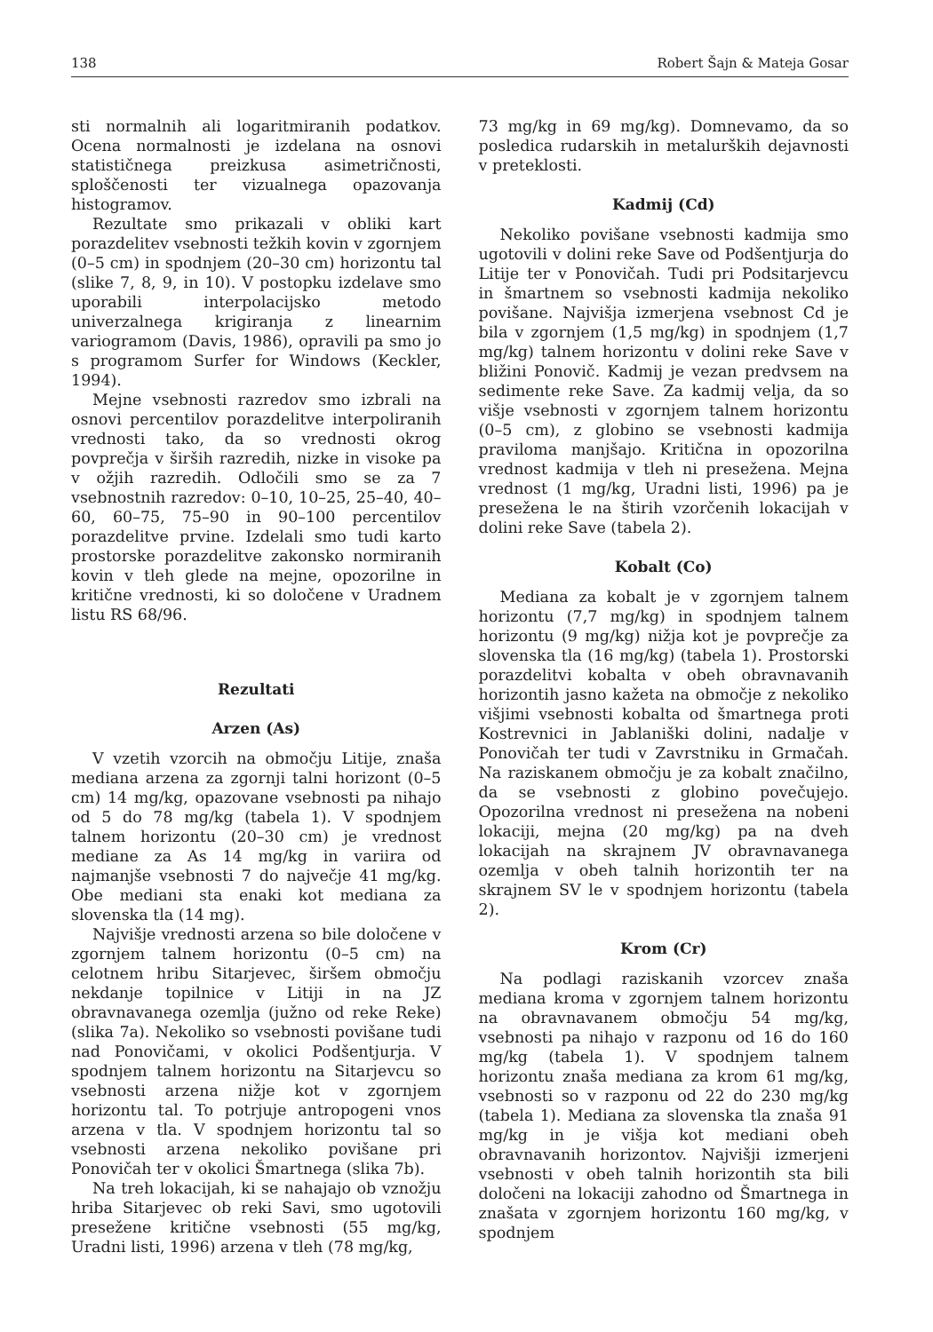138 Robert Šajn & Mateja Gosar
sti normalnih ali logaritmiranih podatkov. Ocena normalnosti je izdelana na osnovi statističnega preizkusa asimetričnosti, sploščenosti ter vizualnega opazovanja histogramov.
Rezultate smo prikazali v obliki kart porazdelitev vsebnosti težkih kovin v zgornjem (0–5 cm) in spodnjem (20–30 cm) horizontu tal (slike 7, 8, 9, in 10). V postopku izdelave smo uporabili interpolacijsko metodo univerzalnega krigiranja z linearnim variogramom (Davis, 1986), opravili pa smo jo s programom Surfer for Windows (Keckler, 1994).
Mejne vsebnosti razredov smo izbrali na osnovi percentilov porazdelitve interpoliranih vrednosti tako, da so vrednosti okrog povprečja v širših razredih, nizke in visoke pa v ožjih razredih. Odločili smo se za 7 vsebnostnih razredov: 0–10, 10–25, 25–40, 40–60, 60–75, 75–90 in 90–100 percentilov porazdelitve prvine. Izdelali smo tudi karto prostorske porazdelitve zakonsko normiranih kovin v tleh glede na mejne, opozorilne in kritične vrednosti, ki so določene v Uradnem listu RS 68/96.
Rezultati
Arzen (As)
V vzetih vzorcih na območju Litije, znaša mediana arzena za zgornji talni horizont (0–5 cm) 14 mg/kg, opazovane vsebnosti pa nihajo od 5 do 78 mg/kg (tabela 1). V spodnjem talnem horizontu (20–30 cm) je vrednost mediane za As 14 mg/kg in variira od najmanjše vsebnosti 7 do največje 41 mg/kg. Obe mediani sta enaki kot mediana za slovenska tla (14 mg).
Najvišje vrednosti arzena so bile določene v zgornjem talnem horizontu (0–5 cm) na celotnem hribu Sitarjevec, širšem območju nekdanje topilnice v Litiji in na JZ obravnavanega ozemlja (južno od reke Reke) (slika 7a). Nekoliko so vsebnosti povišane tudi nad Ponovičami, v okolici Podšentjurja. V spodnjem talnem horizontu na Sitarjevcu so vsebnosti arzena nižje kot v zgornjem horizontu tal. To potrjuje antropogeni vnos arzena v tla. V spodnjem horizontu tal so vsebnosti arzena nekoliko povišane pri Ponovičah ter v okolici Šmartnega (slika 7b).
Na treh lokacijah, ki se nahajajo ob vznožju hriba Sitarjevec ob reki Savi, smo ugotovili presežene kritične vsebnosti (55 mg/kg, Uradni listi, 1996) arzena v tleh (78 mg/kg,
73 mg/kg in 69 mg/kg). Domnevamo, da so posledica rudarskih in metalurških dejavnosti v preteklosti.
Kadmij (Cd)
Nekoliko povišane vsebnosti kadmija smo ugotovili v dolini reke Save od Podšentjurja do Litije ter v Ponovičah. Tudi pri Podsitarjevcu in šmartnem so vsebnosti kadmija nekoliko povišane. Najvišja izmerjena vsebnost Cd je bila v zgornjem (1,5 mg/kg) in spodnjem (1,7 mg/kg) talnem horizontu v dolini reke Save v bližini Ponovič. Kadmij je vezan predvsem na sedimente reke Save. Za kadmij velja, da so višje vsebnosti v zgornjem talnem horizontu (0–5 cm), z globino se vsebnosti kadmija praviloma manjšajo. Kritična in opozorilna vrednost kadmija v tleh ni presežena. Mejna vrednost (1 mg/kg, Uradni listi, 1996) pa je presežena le na štirih vzorčenih lokacijah v dolini reke Save (tabela 2).
Kobalt (Co)
Mediana za kobalt je v zgornjem talnem horizontu (7,7 mg/kg) in spodnjem talnem horizontu (9 mg/kg) nižja kot je povprečje za slovenska tla (16 mg/kg) (tabela 1). Prostorski porazdelitvi kobalta v obeh obravnavanih horizontih jasno kažeta na območje z nekoliko višjimi vsebnosti kobalta od šmartnega proti Kostrevnici in Jablaniški dolini, nadalje v Ponovičah ter tudi v Zavrstniku in Grmačah. Na raziskanem območju je za kobalt značilno, da se vsebnosti z globino povečujejo. Opozorilna vrednost ni presežena na nobeni lokaciji, mejna (20 mg/kg) pa na dveh lokacijah na skrajnem JV obravnavanega ozemlja v obeh talnih horizontih ter na skrajnem SV le v spodnjem horizontu (tabela 2).
Krom (Cr)
Na podlagi raziskanih vzorcev znaša mediana kroma v zgornjem talnem horizontu na obravnavanem območju 54 mg/kg, vsebnosti pa nihajo v razponu od 16 do 160 mg/kg (tabela 1). V spodnjem talnem horizontu znaša mediana za krom 61 mg/kg, vsebnosti so v razponu od 22 do 230 mg/kg (tabela 1). Mediana za slovenska tla znaša 91 mg/kg in je višja kot mediani obeh obravnavanih horizontov. Najvišji izmerjeni vsebnosti v obeh talnih horizontih sta bili določeni na lokaciji zahodno od Šmartnega in znašata v zgornjem horizontu 160 mg/kg, v spodnjem